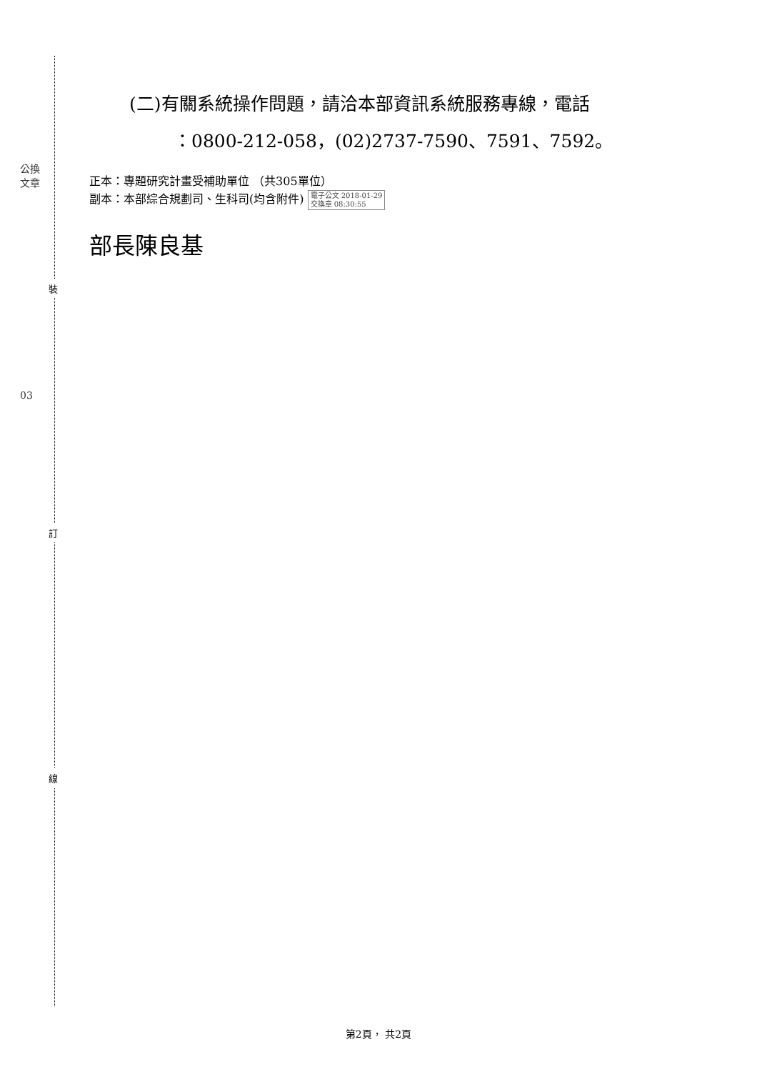公換
文章
03
裝
訂
線
(二)有關系統操作問題，請洽本部資訊系統服務專線，電話
：0800-212-058，(02)2737-7590、7591、7592。
正本：專題研究計畫受補助單位 （共305單位）
副本：本部綜合規劃司、生科司(均含附件) 電子公文 2018-01-29
交換章 08:30:55
部長陳良基
第2頁， 共2頁